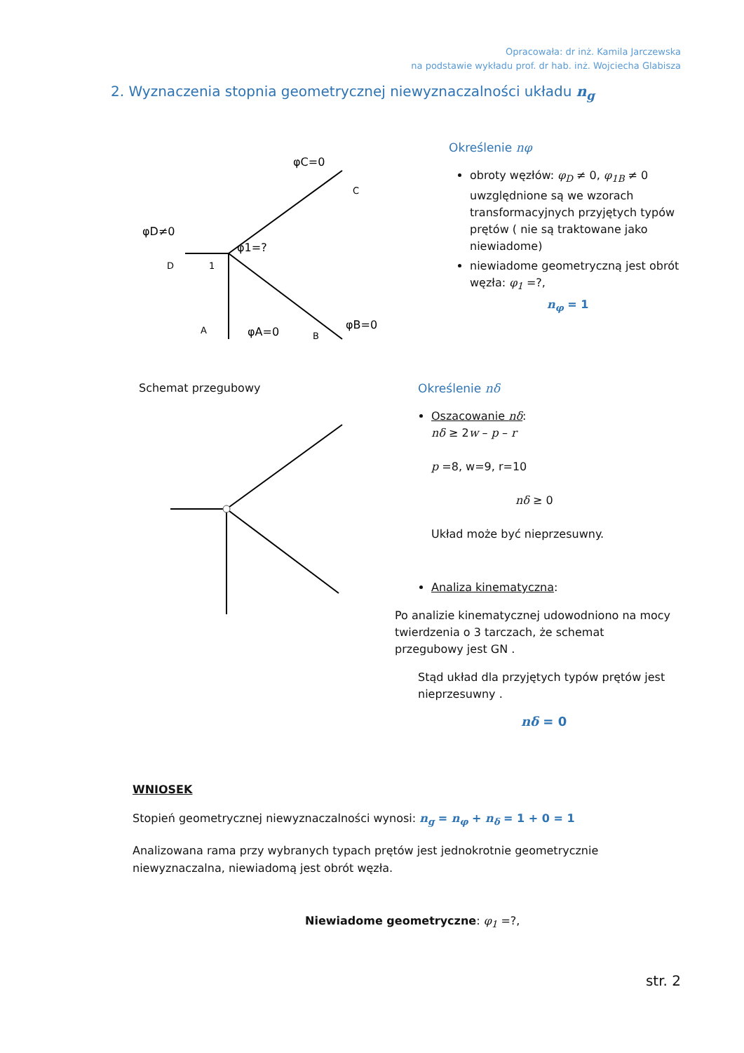Opracowała: dr inż. Kamila Jarczewska
na podstawie wykładu prof. dr hab. inż. Wojciecha Glabisza
2. Wyznaczenia stopnia geometrycznej niewyznaczalności układu n<sub>g</sub>
φD≠0
φC=0
φ1=?
φA=0
φB=0
D
1
C
A
B
Określenie nφ
obroty węzłów: φ<sub>D</sub> ≠ 0, φ<sub>1B</sub> ≠ 0 uwzględnione są we wzorach transformacyjnych przyjętych typów prętów ( nie są traktowane jako niewiadome)
niewiadome geometryczną jest obrót węzła: φ<sub>1</sub> =?,
n<sub>φ</sub> = 1
Schemat przegubowy
Określenie nδ
Oszacowanie nδ:
nδ ≥ 2w – p – r
p =8, w=9, r=10
nδ ≥ 0
Układ może być nieprzesuwny.
Analiza kinematyczna:
Po analizie kinematycznej udowodniono na mocy twierdzenia o 3 tarczach, że schemat przegubowy jest GN .
Stąd układ dla przyjętych typów prętów jest nieprzesuwny .
nδ = 0
WNIOSEK
Stopień geometrycznej niewyznaczalności wynosi: n<sub>g</sub> = n<sub>φ</sub> + n<sub>δ</sub> = 1 + 0 = 1
Analizowana rama przy wybranych typach prętów jest jednokrotnie geometrycznie niewyznaczalna, niewiadomą jest obrót węzła.
Niewiadome geometryczne: φ<sub>1</sub> =?,
str. 2